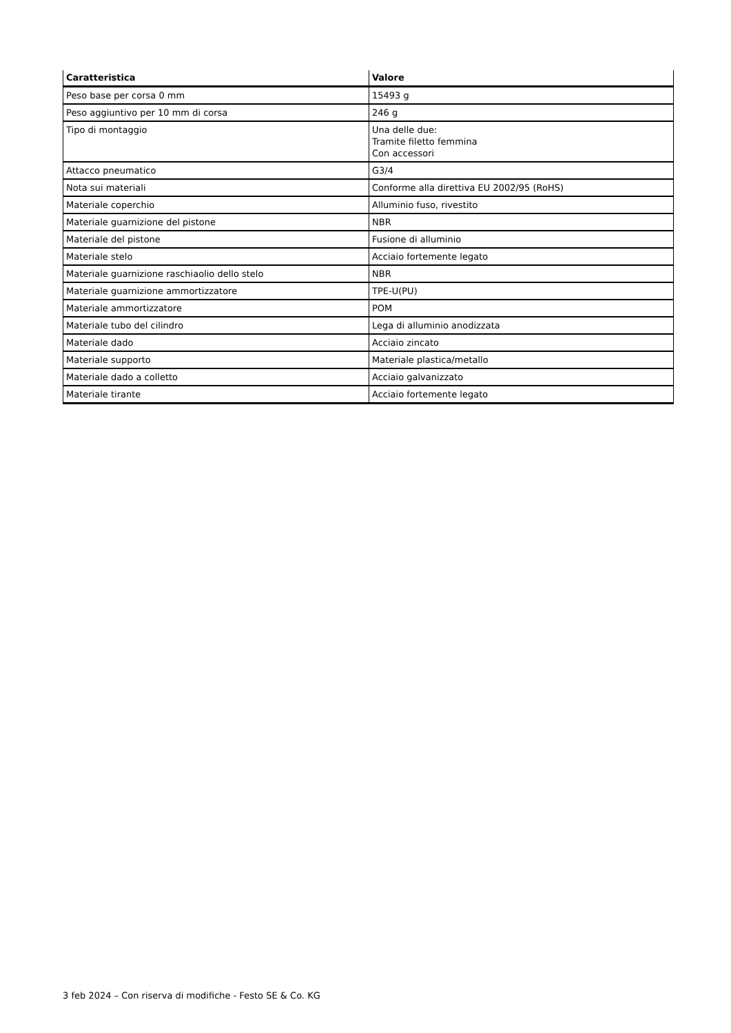| Caratteristica | Valore |
| --- | --- |
| Peso base per corsa 0 mm | 15493 g |
| Peso aggiuntivo per 10 mm di corsa | 246 g |
| Tipo di montaggio | Una delle due: Tramite filetto femmina Con accessori |
| Attacco pneumatico | G3/4 |
| Nota sui materiali | Conforme alla direttiva EU 2002/95 (RoHS) |
| Materiale coperchio | Alluminio fuso, rivestito |
| Materiale guarnizione del pistone | NBR |
| Materiale del pistone | Fusione di alluminio |
| Materiale stelo | Acciaio fortemente legato |
| Materiale guarnizione raschiaolio dello stelo | NBR |
| Materiale guarnizione ammortizzatore | TPE-U(PU) |
| Materiale ammortizzatore | POM |
| Materiale tubo del cilindro | Lega di alluminio anodizzata |
| Materiale dado | Acciaio zincato |
| Materiale supporto | Materiale plastica/metallo |
| Materiale dado a colletto | Acciaio galvanizzato |
| Materiale tirante | Acciaio fortemente legato |
3 feb 2024 – Con riserva di modifiche - Festo SE & Co. KG